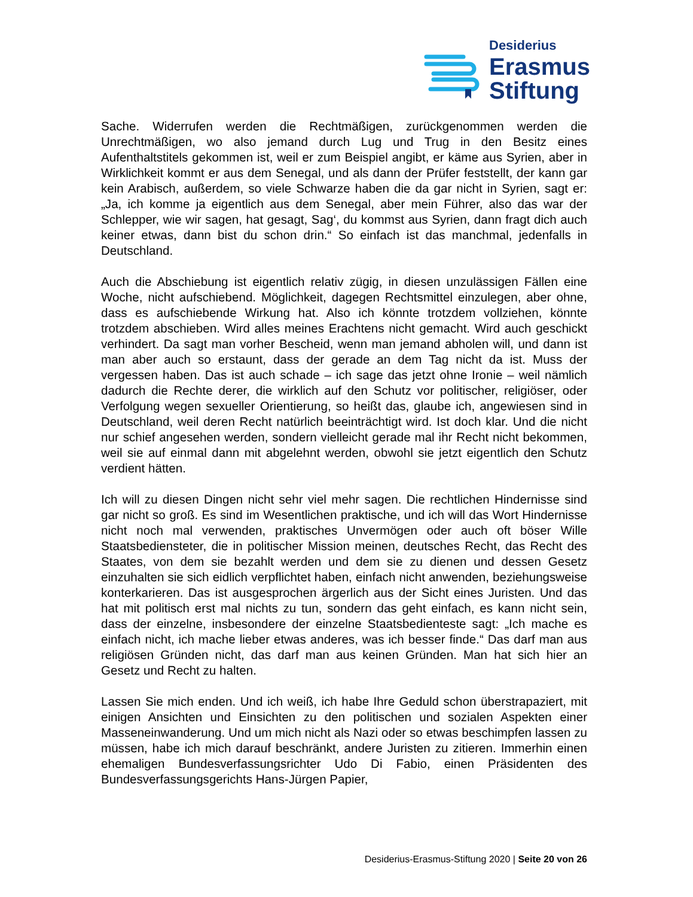Desiderius
Erasmus
Stiftung
Sache. Widerrufen werden die Rechtmäßigen, zurückgenommen werden die Unrechtmäßigen, wo also jemand durch Lug und Trug in den Besitz eines Aufenthaltstitels gekommen ist, weil er zum Beispiel angibt, er käme aus Syrien, aber in Wirklichkeit kommt er aus dem Senegal, und als dann der Prüfer feststellt, der kann gar kein Arabisch, außerdem, so viele Schwarze haben die da gar nicht in Syrien, sagt er: „Ja, ich komme ja eigentlich aus dem Senegal, aber mein Führer, also das war der Schlepper, wie wir sagen, hat gesagt, Sag‘, du kommst aus Syrien, dann fragt dich auch keiner etwas, dann bist du schon drin.“ So einfach ist das manchmal, jedenfalls in Deutschland.
Auch die Abschiebung ist eigentlich relativ zügig, in diesen unzulässigen Fällen eine Woche, nicht aufschiebend. Möglichkeit, dagegen Rechtsmittel einzulegen, aber ohne, dass es aufschiebende Wirkung hat. Also ich könnte trotzdem vollziehen, könnte trotzdem abschieben. Wird alles meines Erachtens nicht gemacht. Wird auch geschickt verhindert. Da sagt man vorher Bescheid, wenn man jemand abholen will, und dann ist man aber auch so erstaunt, dass der gerade an dem Tag nicht da ist. Muss der vergessen haben. Das ist auch schade – ich sage das jetzt ohne Ironie – weil nämlich dadurch die Rechte derer, die wirklich auf den Schutz vor politischer, religiöser, oder Verfolgung wegen sexueller Orientierung, so heißt das, glaube ich, angewiesen sind in Deutschland, weil deren Recht natürlich beeinträchtigt wird. Ist doch klar. Und die nicht nur schief angesehen werden, sondern vielleicht gerade mal ihr Recht nicht bekommen, weil sie auf einmal dann mit abgelehnt werden, obwohl sie jetzt eigentlich den Schutz verdient hätten.
Ich will zu diesen Dingen nicht sehr viel mehr sagen. Die rechtlichen Hindernisse sind gar nicht so groß. Es sind im Wesentlichen praktische, und ich will das Wort Hindernisse nicht noch mal verwenden, praktisches Unvermögen oder auch oft böser Wille Staatsbediensteter, die in politischer Mission meinen, deutsches Recht, das Recht des Staates, von dem sie bezahlt werden und dem sie zu dienen und dessen Gesetz einzuhalten sie sich eidlich verpflichtet haben, einfach nicht anwenden, beziehungsweise konterkarieren. Das ist ausgesprochen ärgerlich aus der Sicht eines Juristen. Und das hat mit politisch erst mal nichts zu tun, sondern das geht einfach, es kann nicht sein, dass der einzelne, insbesondere der einzelne Staatsbedienteste sagt: „Ich mache es einfach nicht, ich mache lieber etwas anderes, was ich besser finde.“ Das darf man aus religiösen Gründen nicht, das darf man aus keinen Gründen. Man hat sich hier an Gesetz und Recht zu halten.
Lassen Sie mich enden. Und ich weiß, ich habe Ihre Geduld schon überstrapaziert, mit einigen Ansichten und Einsichten zu den politischen und sozialen Aspekten einer Masseneinwanderung. Und um mich nicht als Nazi oder so etwas beschimpfen lassen zu müssen, habe ich mich darauf beschränkt, andere Juristen zu zitieren. Immerhin einen ehemaligen Bundesverfassungsrichter Udo Di Fabio, einen Präsidenten des Bundesverfassungsgerichts Hans-Jürgen Papier,
Desiderius-Erasmus-Stiftung 2020 | Seite 20 von 26